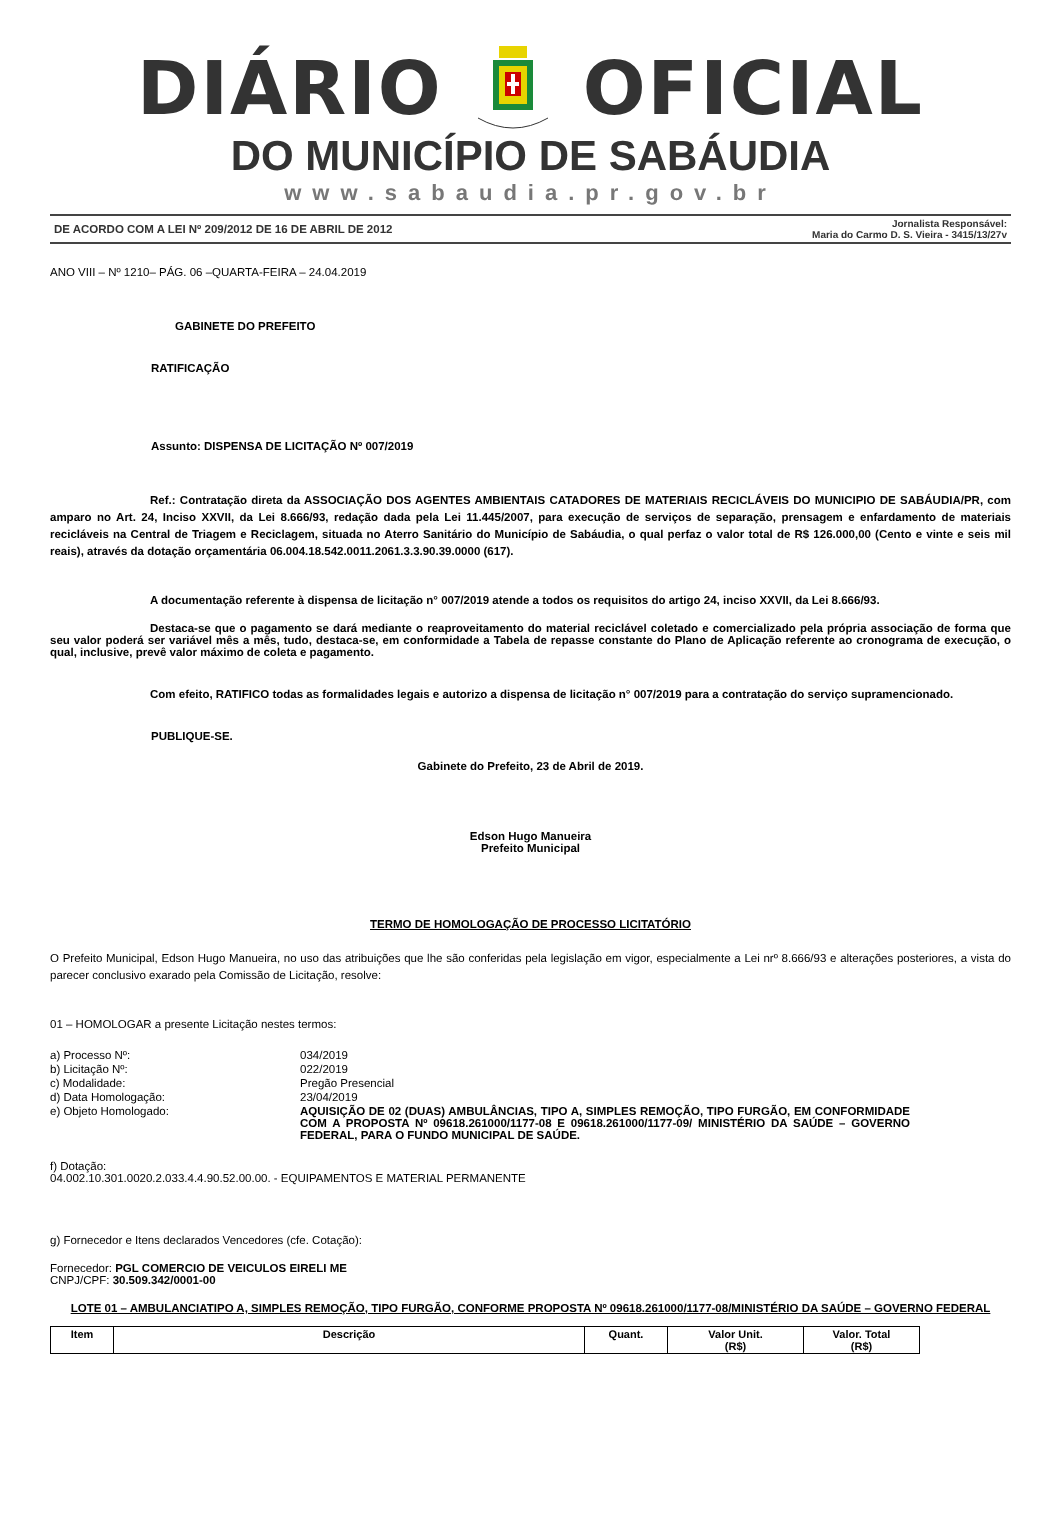DIÁRIO OFICIAL
DO MUNICÍPIO DE SABÁUDIA
www.sabaudia.pr.gov.br
DE ACORDO COM A LEI Nº 209/2012 DE 16 DE ABRIL DE 2012 Jornalista Responsável:
Maria do Carmo D. S. Vieira - 3415/13/27v
ANO VIII – Nº 1210– PÁG. 06 –QUARTA-FEIRA – 24.04.2019
GABINETE DO PREFEITO
RATIFICAÇÃO
Assunto: DISPENSA DE LICITAÇÃO Nº 007/2019
Ref.: Contratação direta da ASSOCIAÇÃO DOS AGENTES AMBIENTAIS CATADORES DE MATERIAIS RECICLÁVEIS DO MUNICIPIO DE SABÁUDIA/PR, com amparo no Art. 24, Inciso XXVII, da Lei 8.666/93, redação dada pela Lei 11.445/2007, para execução de serviços de separação, prensagem e enfardamento de materiais recicláveis na Central de Triagem e Reciclagem, situada no Aterro Sanitário do Município de Sabáudia, o qual perfaz o valor total de R$ 126.000,00 (Cento e vinte e seis mil reais), através da dotação orçamentária 06.004.18.542.0011.2061.3.3.90.39.0000 (617).
A documentação referente à dispensa de licitação n° 007/2019 atende a todos os requisitos do artigo 24, inciso XXVII, da Lei 8.666/93.
Destaca-se que o pagamento se dará mediante o reaproveitamento do material reciclável coletado e comercializado pela própria associação de forma que seu valor poderá ser variável mês a mês, tudo, destaca-se, em conformidade a Tabela de repasse constante do Plano de Aplicação referente ao cronograma de execução, o qual, inclusive, prevê valor máximo de coleta e pagamento.
Com efeito, RATIFICO todas as formalidades legais e autorizo a dispensa de licitação n° 007/2019 para a contratação do serviço supramencionado.
PUBLIQUE-SE.
Gabinete do Prefeito, 23 de Abril de 2019.
Edson Hugo Manueira
Prefeito Municipal
TERMO DE HOMOLOGAÇÃO DE PROCESSO LICITATÓRIO
O Prefeito Municipal, Edson Hugo Manueira, no uso das atribuições que lhe são conferidas pela legislação em vigor, especialmente a Lei nrº 8.666/93 e alterações posteriores, a vista do parecer conclusivo exarado pela Comissão de Licitação, resolve:
01 – HOMOLOGAR a presente Licitação nestes termos:
| a) Processo Nº: | 034/2019 |
| b) Licitação Nº: | 022/2019 |
| c) Modalidade: | Pregão Presencial |
| d) Data Homologação: | 23/04/2019 |
| e) Objeto Homologado: | AQUISIÇÃO DE 02 (DUAS) AMBULÂNCIAS, TIPO A, SIMPLES REMOÇÃO, TIPO FURGÃO, EM CONFORMIDADE COM A PROPOSTA Nº 09618.261000/1177-08 E 09618.261000/1177-09/ MINISTÉRIO DA SAÚDE – GOVERNO FEDERAL, PARA O FUNDO MUNICIPAL DE SAÚDE. |
f) Dotação:
04.002.10.301.0020.2.033.4.4.90.52.00.00. - EQUIPAMENTOS E MATERIAL PERMANENTE
g) Fornecedor e Itens declarados Vencedores (cfe. Cotação):
Fornecedor: PGL COMERCIO DE VEICULOS EIRELI ME
CNPJ/CPF: 30.509.342/0001-00
LOTE 01 – AMBULANCIATIPO A, SIMPLES REMOÇÃO, TIPO FURGÃO, CONFORME PROPOSTA Nº 09618.261000/1177-08/MINISTÉRIO DA SAÚDE – GOVERNO FEDERAL
| Item | Descrição | Quant. | Valor Unit. (R$) | Valor. Total (R$) |
| --- | --- | --- | --- | --- |